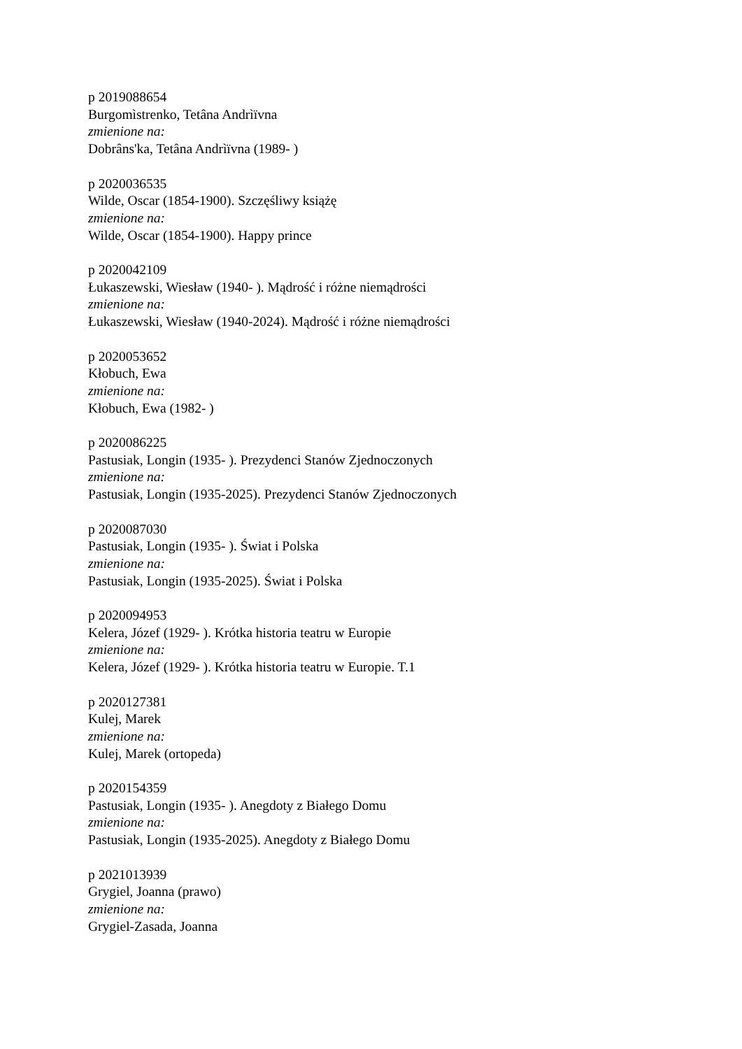p 2019088654
Burgomìstrenko, Tetâna Andrìïvna
zmienione na:
Dobrâns'ka, Tetâna Andrìïvna (1989- )
p 2020036535
Wilde, Oscar (1854-1900). Szczęśliwy książę
zmienione na:
Wilde, Oscar (1854-1900). Happy prince
p 2020042109
Łukaszewski, Wiesław (1940- ). Mądrość i różne niemądrości
zmienione na:
Łukaszewski, Wiesław (1940-2024). Mądrość i różne niemądrości
p 2020053652
Kłobuch, Ewa
zmienione na:
Kłobuch, Ewa (1982- )
p 2020086225
Pastusiak, Longin (1935- ). Prezydenci Stanów Zjednoczonych
zmienione na:
Pastusiak, Longin (1935-2025). Prezydenci Stanów Zjednoczonych
p 2020087030
Pastusiak, Longin (1935- ). Świat i Polska
zmienione na:
Pastusiak, Longin (1935-2025). Świat i Polska
p 2020094953
Kelera, Józef (1929- ). Krótka historia teatru w Europie
zmienione na:
Kelera, Józef (1929- ). Krótka historia teatru w Europie. T.1
p 2020127381
Kulej, Marek
zmienione na:
Kulej, Marek (ortopeda)
p 2020154359
Pastusiak, Longin (1935- ). Anegdoty z Białego Domu
zmienione na:
Pastusiak, Longin (1935-2025). Anegdoty z Białego Domu
p 2021013939
Grygiel, Joanna (prawo)
zmienione na:
Grygiel-Zasada, Joanna